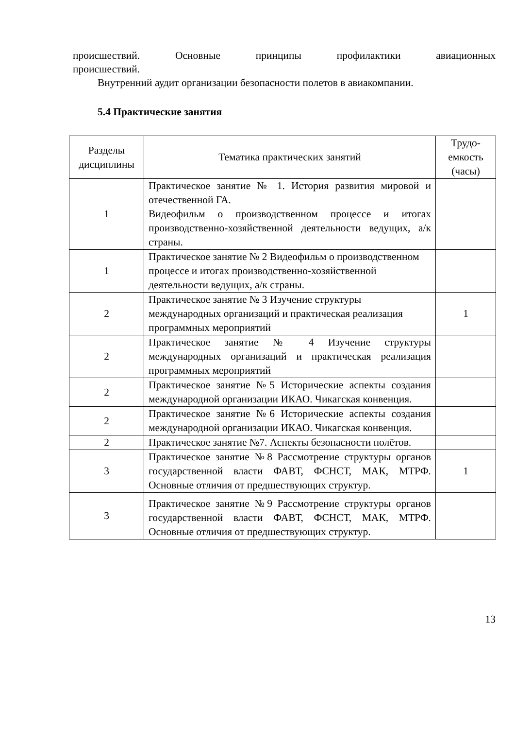происшествий. Основные принципы профилактики авиационных
происшествий.
Внутренний аудит организации безопасности полетов в авиакомпании.
5.4 Практические занятия
| Разделы дисциплины | Тематика практических занятий | Трудо-емкость (часы) |
| --- | --- | --- |
| 1 | Практическое занятие № 1. История развития мировой и отечественной ГА. Видеофильм о производственном процессе и итогах производственно-хозяйственной деятельности ведущих, а/к страны. | |
| 1 | Практическое занятие № 2 Видеофильм о производственном процессе и итогах производственно-хозяйственной деятельности ведущих, а/к страны. | |
| 2 | Практическое занятие № 3 Изучение структуры международных организаций и практическая реализация программных мероприятий | 1 |
| 2 | Практическое занятие № 4 Изучение структуры международных организаций и практическая реализация программных мероприятий | |
| 2 | Практическое занятие №5 Исторические аспекты создания международной организации ИКАО. Чикагская конвенция. | |
| 2 | Практическое занятие №6 Исторические аспекты создания международной организации ИКАО. Чикагская конвенция. | |
| 2 | Практическое занятие №7. Аспекты безопасности полётов. | |
| 3 | Практическое занятие №8 Рассмотрение структуры органов государственной власти ФАВТ, ФСНСТ, МАК, МТРФ. Основные отличия от предшествующих структур. | 1 |
| 3 | Практическое занятие №9 Рассмотрение структуры органов государственной власти ФАВТ, ФСНСТ, МАК, МТРФ. Основные отличия от предшествующих структур. | |
13